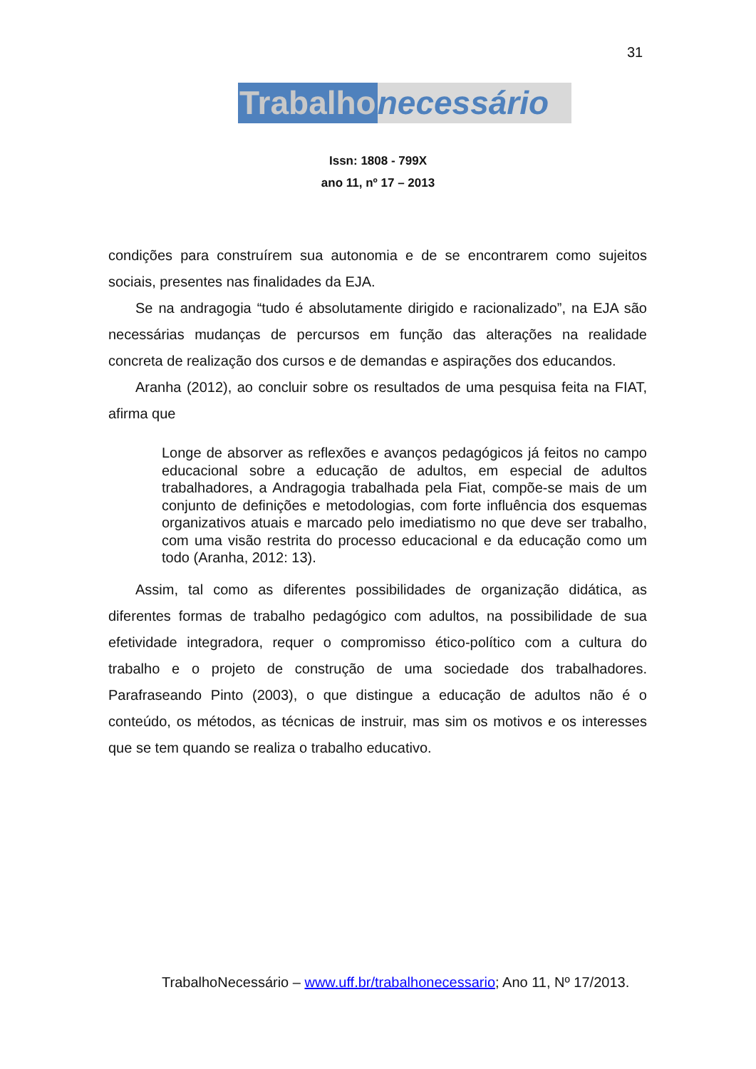31
Trabalho necessário
Issn: 1808 - 799X
ano 11, nº 17 – 2013
condições para construírem sua autonomia e de se encontrarem como sujeitos sociais, presentes nas finalidades da EJA.
Se na andragogia “tudo é absolutamente dirigido e racionalizado”, na EJA são necessárias mudanças de percursos em função das alterações na realidade concreta de realização dos cursos e de demandas e aspirações dos educandos.
Aranha (2012), ao concluir sobre os resultados de uma pesquisa feita na FIAT, afirma que
Longe de absorver as reflexões e avanços pedagógicos já feitos no campo educacional sobre a educação de adultos, em especial de adultos trabalhadores, a Andragogia trabalhada pela Fiat, compõe-se mais de um conjunto de definições e metodologias, com forte influência dos esquemas organizativos atuais e marcado pelo imediatismo no que deve ser trabalho, com uma visão restrita do processo educacional e da educação como um todo (Aranha, 2012: 13).
Assim, tal como as diferentes possibilidades de organização didática, as diferentes formas de trabalho pedagógico com adultos, na possibilidade de sua efetividade integradora, requer o compromisso ético-político com a cultura do trabalho e o projeto de construção de uma sociedade dos trabalhadores. Parafraseando Pinto (2003), o que distingue a educação de adultos não é o conteúdo, os métodos, as técnicas de instruir, mas sim os motivos e os interesses que se tem quando se realiza o trabalho educativo.
TrabalhoNecessário – www.uff.br/trabalhonecessario; Ano 11, Nº 17/2013.